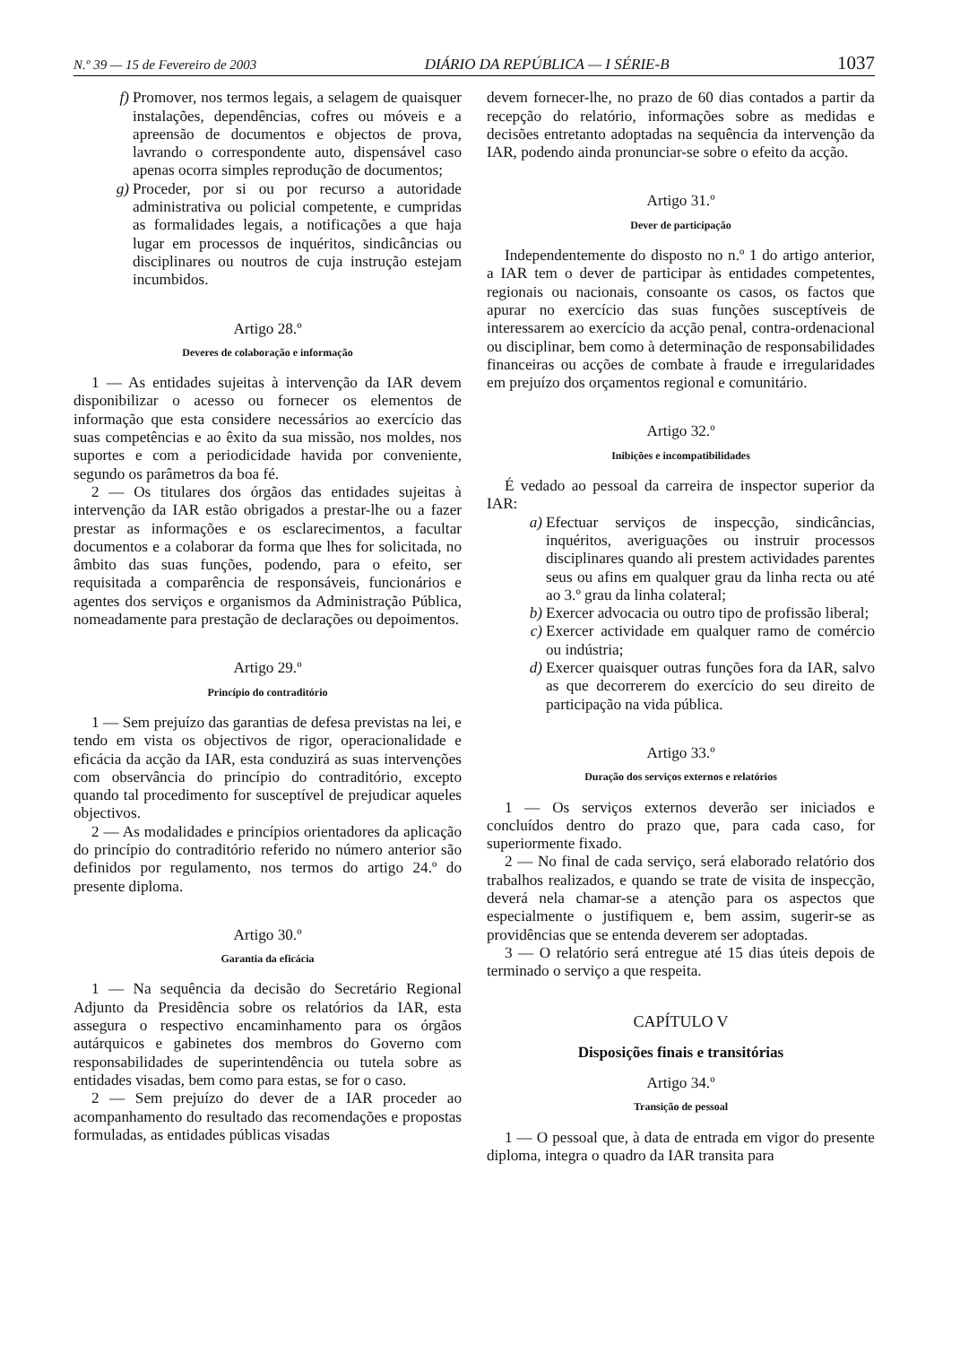N.º 39 — 15 de Fevereiro de 2003 DIÁRIO DA REPÚBLICA — I SÉRIE-B 1037
f) Promover, nos termos legais, a selagem de quaisquer instalações, dependências, cofres ou móveis e a apreensão de documentos e objectos de prova, lavrando o correspondente auto, dispensável caso apenas ocorra simples reprodução de documentos;
g) Proceder, por si ou por recurso a autoridade administrativa ou policial competente, e cumpridas as formalidades legais, a notificações a que haja lugar em processos de inquéritos, sindicâncias ou disciplinares ou noutros de cuja instrução estejam incumbidos.
Artigo 28.º
Deveres de colaboração e informação
1 — As entidades sujeitas à intervenção da IAR devem disponibilizar o acesso ou fornecer os elementos de informação que esta considere necessários ao exercício das suas competências e ao êxito da sua missão, nos moldes, nos suportes e com a periodicidade havida por conveniente, segundo os parâmetros da boa fé.
2 — Os titulares dos órgãos das entidades sujeitas à intervenção da IAR estão obrigados a prestar-lhe ou a fazer prestar as informações e os esclarecimentos, a facultar documentos e a colaborar da forma que lhes for solicitada, no âmbito das suas funções, podendo, para o efeito, ser requisitada a comparência de responsáveis, funcionários e agentes dos serviços e organismos da Administração Pública, nomeadamente para prestação de declarações ou depoimentos.
Artigo 29.º
Princípio do contraditório
1 — Sem prejuízo das garantias de defesa previstas na lei, e tendo em vista os objectivos de rigor, operacionalidade e eficácia da acção da IAR, esta conduzirá as suas intervenções com observância do princípio do contraditório, excepto quando tal procedimento for susceptível de prejudicar aqueles objectivos.
2 — As modalidades e princípios orientadores da aplicação do princípio do contraditório referido no número anterior são definidos por regulamento, nos termos do artigo 24.º do presente diploma.
Artigo 30.º
Garantia da eficácia
1 — Na sequência da decisão do Secretário Regional Adjunto da Presidência sobre os relatórios da IAR, esta assegura o respectivo encaminhamento para os órgãos autárquicos e gabinetes dos membros do Governo com responsabilidades de superintendência ou tutela sobre as entidades visadas, bem como para estas, se for o caso.
2 — Sem prejuízo do dever de a IAR proceder ao acompanhamento do resultado das recomendações e propostas formuladas, as entidades públicas visadas
devem fornecer-lhe, no prazo de 60 dias contados a partir da recepção do relatório, informações sobre as medidas e decisões entretanto adoptadas na sequência da intervenção da IAR, podendo ainda pronunciar-se sobre o efeito da acção.
Artigo 31.º
Dever de participação
Independentemente do disposto no n.º 1 do artigo anterior, a IAR tem o dever de participar às entidades competentes, regionais ou nacionais, consoante os casos, os factos que apurar no exercício das suas funções susceptíveis de interessarem ao exercício da acção penal, contra-ordenacional ou disciplinar, bem como à determinação de responsabilidades financeiras ou acções de combate à fraude e irregularidades em prejuízo dos orçamentos regional e comunitário.
Artigo 32.º
Inibições e incompatibilidades
É vedado ao pessoal da carreira de inspector superior da IAR:
a) Efectuar serviços de inspecção, sindicâncias, inquéritos, averiguações ou instruir processos disciplinares quando ali prestem actividades parentes seus ou afins em qualquer grau da linha recta ou até ao 3.º grau da linha colateral;
b) Exercer advocacia ou outro tipo de profissão liberal;
c) Exercer actividade em qualquer ramo de comércio ou indústria;
d) Exercer quaisquer outras funções fora da IAR, salvo as que decorrerem do exercício do seu direito de participação na vida pública.
Artigo 33.º
Duração dos serviços externos e relatórios
1 — Os serviços externos deverão ser iniciados e concluídos dentro do prazo que, para cada caso, for superiormente fixado.
2 — No final de cada serviço, será elaborado relatório dos trabalhos realizados, e quando se trate de visita de inspecção, deverá nela chamar-se a atenção para os aspectos que especialmente o justifiquem e, bem assim, sugerir-se as providências que se entenda deverem ser adoptadas.
3 — O relatório será entregue até 15 dias úteis depois de terminado o serviço a que respeita.
CAPÍTULO V
Disposições finais e transitórias
Artigo 34.º
Transição de pessoal
1 — O pessoal que, à data de entrada em vigor do presente diploma, integra o quadro da IAR transita para